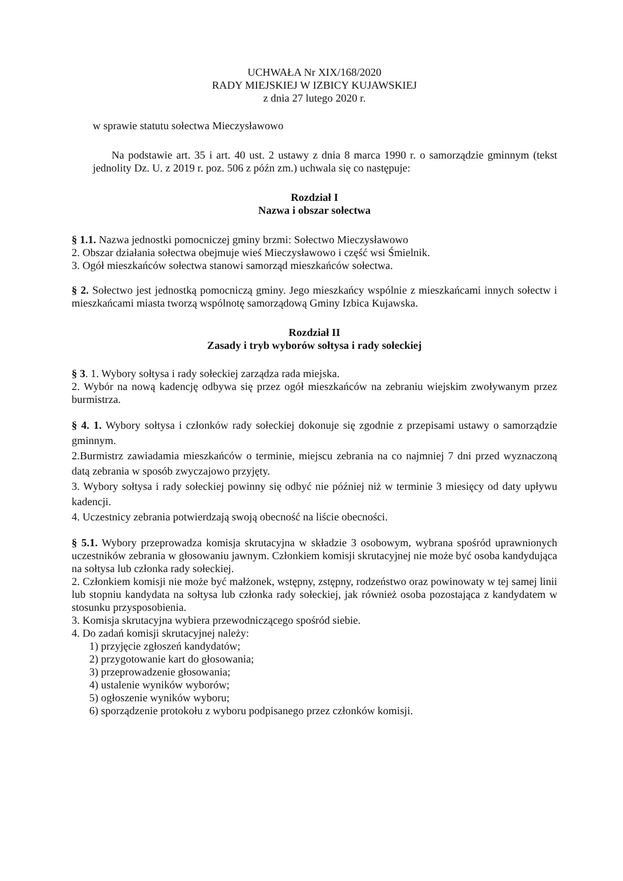UCHWAŁA Nr XIX/168/2020
RADY MIEJSKIEJ W IZBICY KUJAWSKIEJ
z dnia 27 lutego 2020 r.
w sprawie statutu sołectwa Mieczysławowo
Na podstawie art. 35 i art. 40 ust. 2 ustawy z dnia 8 marca 1990 r. o samorządzie gminnym (tekst jednolity Dz. U. z 2019 r. poz. 506 z późn zm.) uchwala się co następuje:
Rozdział I
Nazwa i obszar sołectwa
§ 1.1. Nazwa jednostki pomocniczej gminy brzmi: Sołectwo Mieczysławowo
2. Obszar działania sołectwa obejmuje wieś Mieczysławowo i część wsi Śmielnik.
3. Ogół mieszkańców sołectwa stanowi samorząd mieszkańców sołectwa.
§ 2. Sołectwo jest jednostką pomocniczą gminy. Jego mieszkańcy wspólnie z mieszkańcami innych sołectw i mieszkańcami miasta tworzą wspólnotę samorządową Gminy Izbica Kujawska.
Rozdział II
Zasady i tryb wyborów sołtysa i rady sołeckiej
§ 3. 1. Wybory sołtysa i rady sołeckiej zarządza rada miejska.
2. Wybór na nową kadencję odbywa się przez ogół mieszkańców na zebraniu wiejskim zwoływanym przez burmistrza.
§ 4. 1. Wybory sołtysa i członków rady sołeckiej dokonuje się zgodnie z przepisami ustawy o samorządzie gminnym.
2.Burmistrz zawiadamia mieszkańców o terminie, miejscu zebrania na co najmniej 7 dni przed wyznaczoną datą zebrania w sposób zwyczajowo przyjęty.
3. Wybory sołtysa i rady sołeckiej powinny się odbyć nie później niż w terminie 3 miesięcy od daty upływu kadencji.
4. Uczestnicy zebrania potwierdzają swoją obecność na liście obecności.
§ 5.1. Wybory przeprowadza komisja skrutacyjna w składzie 3 osobowym, wybrana spośród uprawnionych uczestników zebrania w głosowaniu jawnym. Członkiem komisji skrutacyjnej nie może być osoba kandydująca na sołtysa lub członka rady sołeckiej.
2. Członkiem komisji nie może być małżonek, wstępny, zstępny, rodzeństwo oraz powinowaty w tej samej linii lub stopniu kandydata na sołtysa lub członka rady sołeckiej, jak również osoba pozostająca z kandydatem w stosunku przysposobienia.
3. Komisja skrutacyjna wybiera przewodniczącego spośród siebie.
4. Do zadań komisji skrutacyjnej należy:
1) przyjęcie zgłoszeń kandydatów;
2) przygotowanie kart do głosowania;
3) przeprowadzenie głosowania;
4) ustalenie wyników wyborów;
5) ogłoszenie wyników wyboru;
6) sporządzenie protokołu z wyboru podpisanego przez członków komisji.